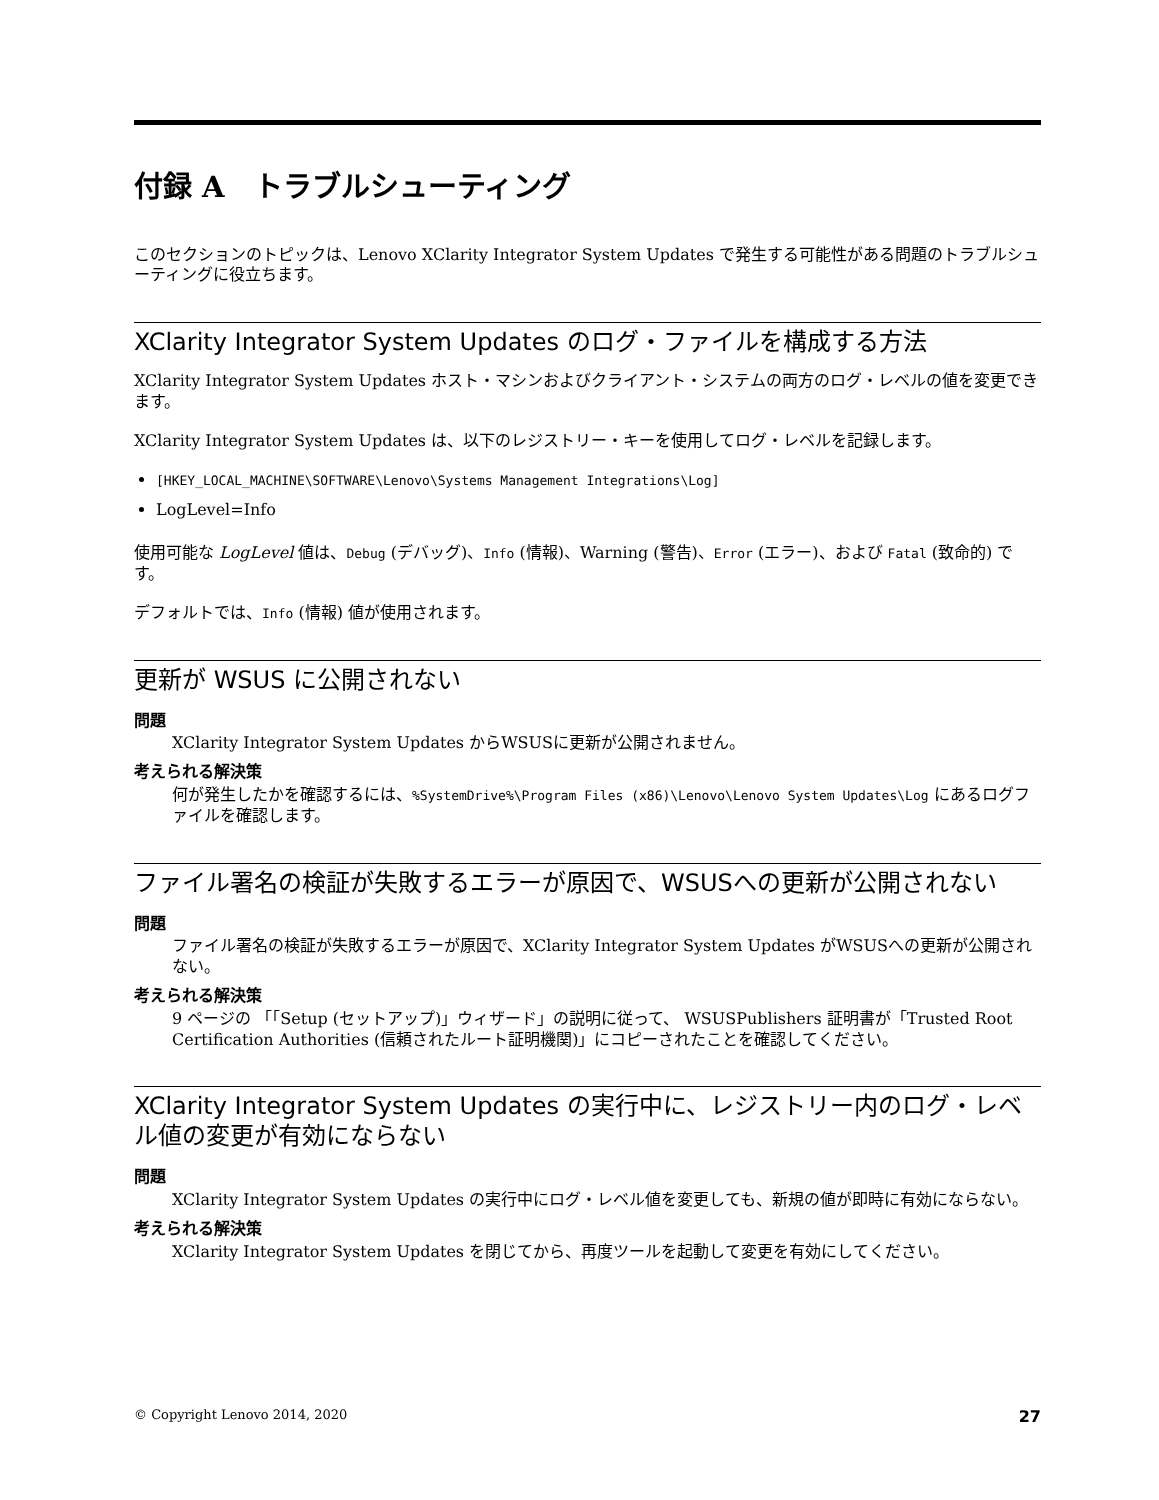付録 A　トラブルシューティング
このセクションのトピックは、Lenovo XClarity Integrator System Updates で発生する可能性がある問題のトラブルシューティングに役立ちます。
XClarity Integrator System Updates のログ・ファイルを構成する方法
XClarity Integrator System Updates ホスト・マシンおよびクライアント・システムの両方のログ・レベルの値を変更できます。
XClarity Integrator System Updates は、以下のレジストリー・キーを使用してログ・レベルを記録します。
[HKEY_LOCAL_MACHINE\SOFTWARE\Lenovo\Systems Management Integrations\Log]
LogLevel=Info
使用可能な LogLevel 値は、Debug (デバッグ)、Info (情報)、Warning (警告)、Error (エラー)、および Fatal (致命的) です。
デフォルトでは、Info (情報) 値が使用されます。
更新が WSUS に公開されない
問題
XClarity Integrator System Updates からWSUSに更新が公開されません。
考えられる解決策
何が発生したかを確認するには、%SystemDrive%\Program Files (x86)\Lenovo\Lenovo System Updates\Log にあるログファイルを確認します。
ファイル署名の検証が失敗するエラーが原因で、WSUSへの更新が公開されない
問題
ファイル署名の検証が失敗するエラーが原因で、XClarity Integrator System Updates がWSUSへの更新が公開されない。
考えられる解決策
9 ページの 「「Setup (セットアップ)」ウィザード」の説明に従って、 WSUSPublishers 証明書が「Trusted Root Certification Authorities (信頼されたルート証明機関)」にコピーされたことを確認してください。
XClarity Integrator System Updates の実行中に、レジストリー内のログ・レベル値の変更が有効にならない
問題
XClarity Integrator System Updates の実行中にログ・レベル値を変更しても、新規の値が即時に有効にならない。
考えられる解決策
XClarity Integrator System Updates を閉じてから、再度ツールを起動して変更を有効にしてください。
© Copyright Lenovo 2014, 2020 27